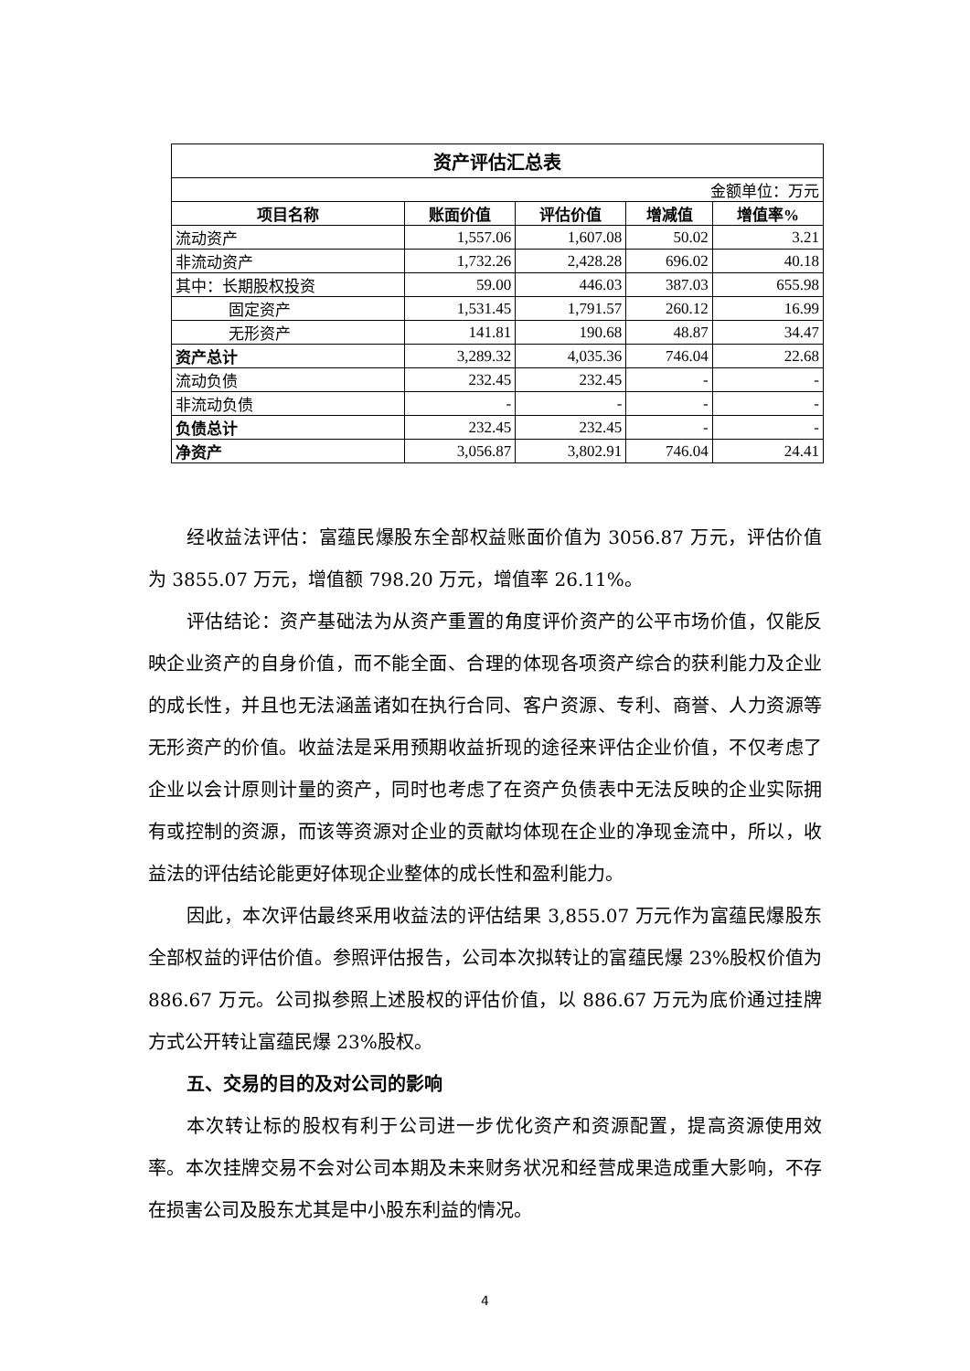| 资产评估汇总表 | | | | |
| 金额单位：万元 | | | | |
| 项目名称 | 账面价值 | 评估价值 | 增减值 | 增值率% |
| 流动资产 | 1,557.06 | 1,607.08 | 50.02 | 3.21 |
| 非流动资产 | 1,732.26 | 2,428.28 | 696.02 | 40.18 |
| 其中：长期股权投资 | 59.00 | 446.03 | 387.03 | 655.98 |
| 固定资产 | 1,531.45 | 1,791.57 | 260.12 | 16.99 |
| 无形资产 | 141.81 | 190.68 | 48.87 | 34.47 |
| 资产总计 | 3,289.32 | 4,035.36 | 746.04 | 22.68 |
| 流动负债 | 232.45 | 232.45 | - | - |
| 非流动负债 | - | - | - | - |
| 负债总计 | 232.45 | 232.45 | - | - |
| 净资产 | 3,056.87 | 3,802.91 | 746.04 | 24.41 |
经收益法评估：富蕴民爆股东全部权益账面价值为 3056.87 万元，评估价值为 3855.07 万元，增值额 798.20 万元，增值率 26.11%。
评估结论：资产基础法为从资产重置的角度评价资产的公平市场价值，仅能反映企业资产的自身价值，而不能全面、合理的体现各项资产综合的获利能力及企业的成长性，并且也无法涵盖诸如在执行合同、客户资源、专利、商誉、人力资源等无形资产的价值。收益法是采用预期收益折现的途径来评估企业价值，不仅考虑了企业以会计原则计量的资产，同时也考虑了在资产负债表中无法反映的企业实际拥有或控制的资源，而该等资源对企业的贡献均体现在企业的净现金流中，所以，收益法的评估结论能更好体现企业整体的成长性和盈利能力。
因此，本次评估最终采用收益法的评估结果 3,855.07 万元作为富蕴民爆股东全部权益的评估价值。参照评估报告，公司本次拟转让的富蕴民爆 23%股权价值为 886.67 万元。公司拟参照上述股权的评估价值，以 886.67 万元为底价通过挂牌方式公开转让富蕴民爆 23%股权。
五、交易的目的及对公司的影响
本次转让标的股权有利于公司进一步优化资产和资源配置，提高资源使用效率。本次挂牌交易不会对公司本期及未来财务状况和经营成果造成重大影响，不存在损害公司及股东尤其是中小股东利益的情况。
4